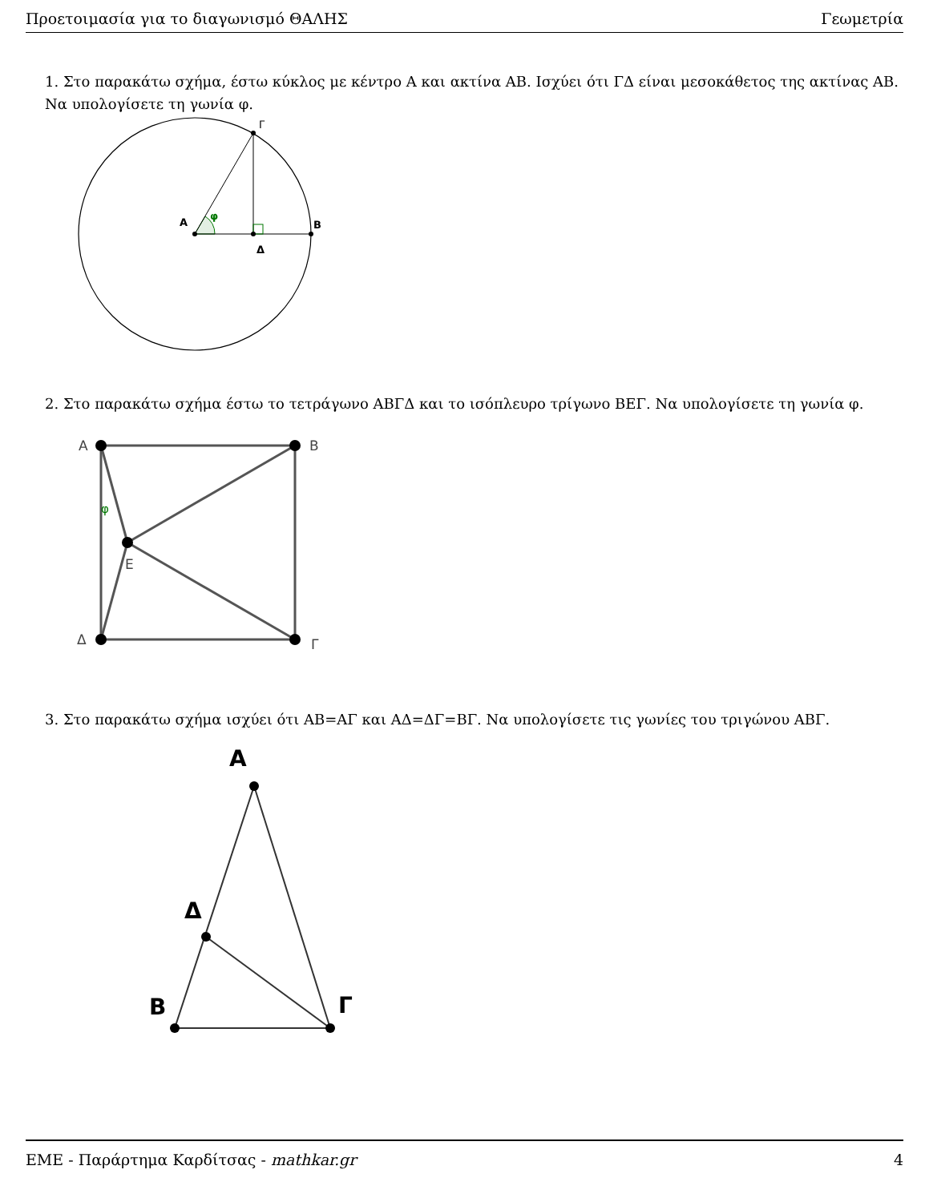Προετοιμασία για το διαγωνισμό ΘΑΛΗΣ Γεωμετρία
1. Στο παρακάτω σχήμα, έστω κύκλος με κέντρο Α και ακτίνα ΑΒ. Ισχύει ότι ΓΔ είναι μεσοκάθετος της ακτίνας ΑΒ. Να υπολογίσετε τη γωνία φ.
Α
φ
Β
Δ
Γ
2. Στο παρακάτω σχήμα έστω το τετράγωνο ΑΒΓΔ και το ισόπλευρο τρίγωνο ΒΕΓ. Να υπολογίσετε τη γωνία φ.
Α
Β
Δ
Γ
Ε
φ
3. Στο παρακάτω σχήμα ισχύει ότι ΑΒ=ΑΓ και ΑΔ=ΔΓ=ΒΓ. Να υπολογίσετε τις γωνίες του τριγώνου ΑΒΓ.
Α
Δ
Β
Γ
ΕΜΕ - Παράρτημα Καρδίτσας - mathkar.gr 4